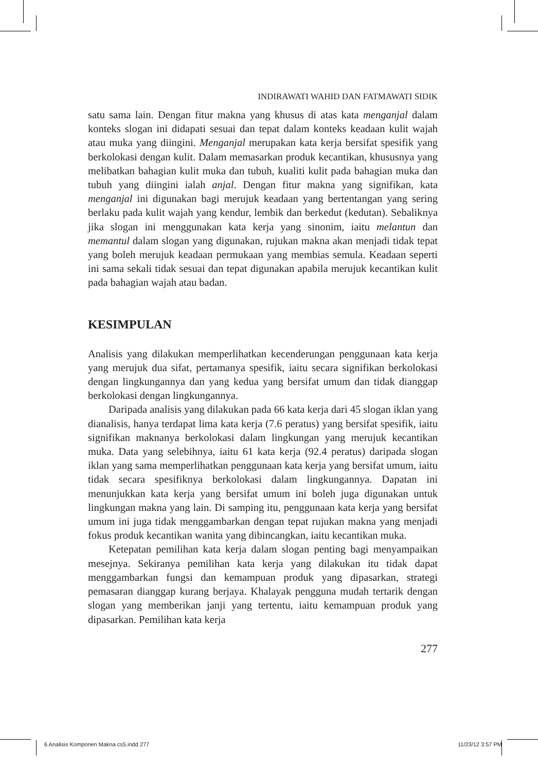INDIRAWATI WAHID DAN FATMAWATI SIDIK
satu sama lain. Dengan fitur makna yang khusus di atas kata menganjal dalam konteks slogan ini didapati sesuai dan tepat dalam konteks keadaan kulit wajah atau muka yang diingini. Menganjal merupakan kata kerja bersifat spesifik yang berkolokasi dengan kulit. Dalam memasarkan produk kecantikan, khususnya yang melibatkan bahagian kulit muka dan tubuh, kualiti kulit pada bahagian muka dan tubuh yang diingini ialah anjal. Dengan fitur makna yang signifikan, kata menganjal ini digunakan bagi merujuk keadaan yang bertentangan yang sering berlaku pada kulit wajah yang kendur, lembik dan berkedut (kedutan). Sebaliknya jika slogan ini menggunakan kata kerja yang sinonim, iaitu melantun dan memantul dalam slogan yang digunakan, rujukan makna akan menjadi tidak tepat yang boleh merujuk keadaan permukaan yang membias semula. Keadaan seperti ini sama sekali tidak sesuai dan tepat digunakan apabila merujuk kecantikan kulit pada bahagian wajah atau badan.
KESIMPULAN
Analisis yang dilakukan memperlihatkan kecenderungan penggunaan kata kerja yang merujuk dua sifat, pertamanya spesifik, iaitu secara signifikan berkolokasi dengan lingkungannya dan yang kedua yang bersifat umum dan tidak dianggap berkolokasi dengan lingkungannya.
Daripada analisis yang dilakukan pada 66 kata kerja dari 45 slogan iklan yang dianalisis, hanya terdapat lima kata kerja (7.6 peratus) yang bersifat spesifik, iaitu signifikan maknanya berkolokasi dalam lingkungan yang merujuk kecantikan muka. Data yang selebihnya, iaitu 61 kata kerja (92.4 peratus) daripada slogan iklan yang sama memperlihatkan penggunaan kata kerja yang bersifat umum, iaitu tidak secara spesifiknya berkolokasi dalam lingkungannya. Dapatan ini menunjukkan kata kerja yang bersifat umum ini boleh juga digunakan untuk lingkungan makna yang lain. Di samping itu, penggunaan kata kerja yang bersifat umum ini juga tidak menggambarkan dengan tepat rujukan makna yang menjadi fokus produk kecantikan wanita yang dibincangkan, iaitu kecantikan muka.
Ketepatan pemilihan kata kerja dalam slogan penting bagi menyampaikan mesejnya. Sekiranya pemilihan kata kerja yang dilakukan itu tidak dapat menggambarkan fungsi dan kemampuan produk yang dipasarkan, strategi pemasaran dianggap kurang berjaya. Khalayak pengguna mudah tertarik dengan slogan yang memberikan janji yang tertentu, iaitu kemampuan produk yang dipasarkan. Pemilihan kata kerja
277
6 Analisis Komponen Makna cs5.indd 277 11/23/12 3:57 PM